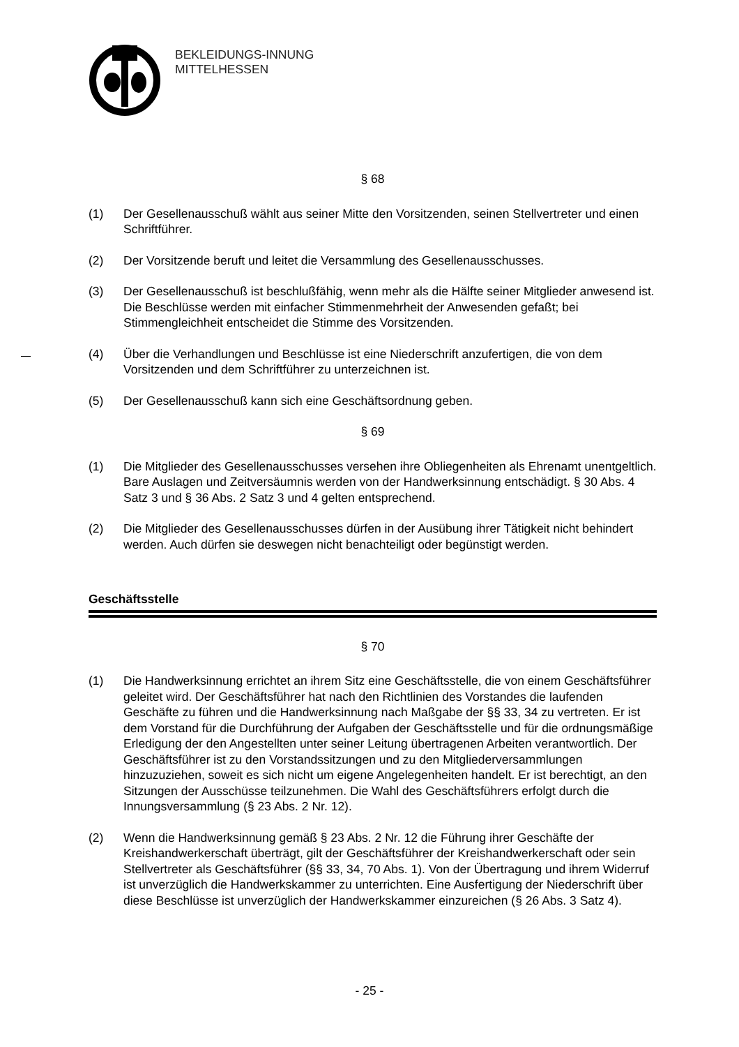BEKLEIDUNGS-INNUNG
MITTELHESSEN
§ 68
(1) Der Gesellenausschuß wählt aus seiner Mitte den Vorsitzenden, seinen Stellvertreter und einen Schriftführer.
(2) Der Vorsitzende beruft und leitet die Versammlung des Gesellenausschusses.
(3) Der Gesellenausschuß ist beschlußfähig, wenn mehr als die Hälfte seiner Mitglieder anwesend ist. Die Beschlüsse werden mit einfacher Stimmenmehrheit der Anwesenden gefaßt; bei Stimmengleichheit entscheidet die Stimme des Vorsitzenden.
(4) Über die Verhandlungen und Beschlüsse ist eine Niederschrift anzufertigen, die von dem Vorsitzenden und dem Schriftführer zu unterzeichnen ist.
(5) Der Gesellenausschuß kann sich eine Geschäftsordnung geben.
§ 69
(1) Die Mitglieder des Gesellenausschusses versehen ihre Obliegenheiten als Ehrenamt unentgeltlich. Bare Auslagen und Zeitversäumnis werden von der Handwerksinnung entschädigt. § 30 Abs. 4 Satz 3 und § 36 Abs. 2 Satz 3 und 4 gelten entsprechend.
(2) Die Mitglieder des Gesellenausschusses dürfen in der Ausübung ihrer Tätigkeit nicht behindert werden. Auch dürfen sie deswegen nicht benachteiligt oder begünstigt werden.
Geschäftsstelle
§ 70
(1) Die Handwerksinnung errichtet an ihrem Sitz eine Geschäftsstelle, die von einem Geschäftsführer geleitet wird. Der Geschäftsführer hat nach den Richtlinien des Vorstandes die laufenden Geschäfte zu führen und die Handwerksinnung nach Maßgabe der §§ 33, 34 zu vertreten. Er ist dem Vorstand für die Durchführung der Aufgaben der Geschäftsstelle und für die ordnungsmäßige Erledigung der den Angestellten unter seiner Leitung übertragenen Arbeiten verantwortlich. Der Geschäftsführer ist zu den Vorstandssitzungen und zu den Mitgliederversammlungen hinzuzuziehen, soweit es sich nicht um eigene Angelegenheiten handelt. Er ist berechtigt, an den Sitzungen der Ausschüsse teilzunehmen. Die Wahl des Geschäftsführers erfolgt durch die Innungsversammlung (§ 23 Abs. 2 Nr. 12).
(2) Wenn die Handwerksinnung gemäß § 23 Abs. 2 Nr. 12 die Führung ihrer Geschäfte der Kreishandwerkerschaft überträgt, gilt der Geschäftsführer der Kreishandwerkerschaft oder sein Stellvertreter als Geschäftsführer (§§ 33, 34, 70 Abs. 1). Von der Übertragung und ihrem Widerruf ist unverzüglich die Handwerkskammer zu unterrichten. Eine Ausfertigung der Niederschrift über diese Beschlüsse ist unverzüglich der Handwerkskammer einzureichen (§ 26 Abs. 3 Satz 4).
- 25 -